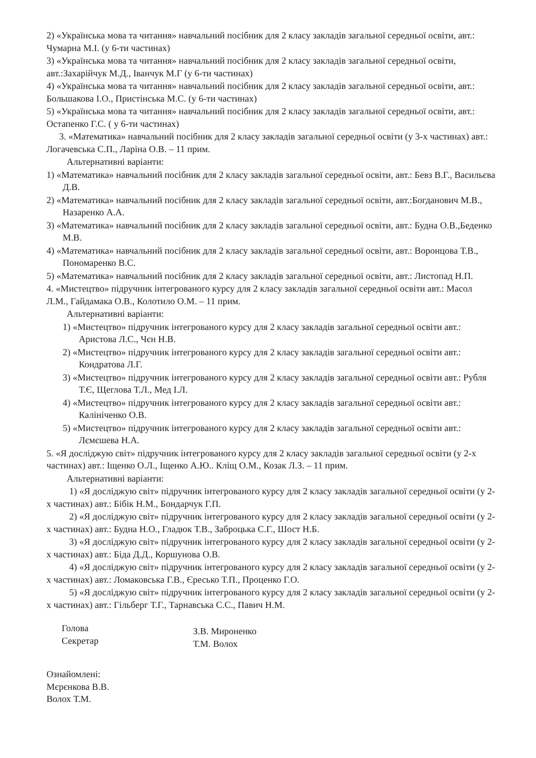2) «Українська мова та читання» навчальний посібник для 2 класу закладів загальної середньої освіти, авт.: Чумарна М.І. (у 6-ти частинах)
3) «Українська мова та читання» навчальний посібник для 2 класу закладів загальної середньої освіти, авт.:Захарійчук М.Д., Іванчук М.Г (у 6-ти частинах)
4) «Українська мова та читання» навчальний посібник для 2 класу закладів загальної середньої освіти, авт.: Большакова І.О., Пристінська М.С. (у 6-ти частинах)
5) «Українська мова та читання» навчальний посібник для 2 класу закладів загальної середньої освіти, авт.: Остапенко Г.С. ( у 6-ти частинах)
3. «Математика» навчальний посібник для 2 класу закладів загальної середньої освіти (у 3-х частинах) авт.: Логачевська С.П., Ларіна О.В. – 11 прим.
Альтернативні варіанти:
1) «Математика» навчальний посібник для 2 класу закладів загальної середньої освіти, авт.: Бевз В.Г., Васильєва Д.В.
2) «Математика» навчальний посібник для 2 класу закладів загальної середньої освіти, авт.:Богданович М.В., Назаренко А.А.
3) «Математика» навчальний посібник для 2 класу закладів загальної середньої освіти, авт.: Будна О.В.,Беденко М.В.
4) «Математика» навчальний посібник для 2 класу закладів загальної середньої освіти, авт.: Воронцова Т.В., Пономаренко В.С.
5) «Математика» навчальний посібник для 2 класу закладів загальної середньої освіти, авт.: Листопад Н.П.
4. «Мистецтво» підручник інтегрованого курсу для 2 класу закладів загальної середньої освіти авт.: Масол Л.М., Гайдамака О.В., Колотило О.М. – 11 прим.
Альтернативні варіанти:
1) «Мистецтво» підручник інтегрованого курсу для 2 класу закладів загальної середньої освіти авт.: Аристова Л.С., Чєн Н.В.
2) «Мистецтво» підручник інтегрованого курсу для 2 класу закладів загальної середньої освіти авт.: Кондратова Л.Г.
3) «Мистецтво» підручник інтегрованого курсу для 2 класу закладів загальної середньої освіти авт.: Рубля Т.Є, Щеглова Т.Л., Мед І.Л.
4) «Мистецтво» підручник інтегрованого курсу для 2 класу закладів загальної середньої освіти авт.: Калініченко О.В.
5) «Мистецтво» підручник інтегрованого курсу для 2 класу закладів загальної середньої освіти авт.: Лємєшева Н.А.
5. «Я досліджую світ» підручник інтегрованого курсу для 2 класу закладів загальної середньої освіти (у 2-х частинах) авт.: Іщенко О.Л., Іщенко А.Ю.. Кліщ О.М., Козак Л.З. – 11 прим.
Альтернативні варіанти:
1) «Я досліджую світ» підручник інтегрованого курсу для 2 класу закладів загальної середньої освіти (у 2-х частинах) авт.: Бібік Н.М., Бондарчук Г.П.
2) «Я досліджую світ» підручник інтегрованого курсу для 2 класу закладів загальної середньої освіти (у 2-х частинах) авт.: Будна Н.О., Гладюк Т.В., Заброцька С.Г., Шост Н.Б.
3) «Я досліджую світ» підручник інтегрованого курсу для 2 класу закладів загальної середньої освіти (у 2-х частинах) авт.: Біда Д.Д., Коршунова О.В.
4) «Я досліджую світ» підручник інтегрованого курсу для 2 класу закладів загальної середньої освіти (у 2-х частинах) авт.: Ломаковська Г.В., Єресько Т.П., Проценко Г.О.
5) «Я досліджую світ» підручник інтегрованого курсу для 2 класу закладів загальної середньої освіти (у 2-х частинах) авт.: Гільберг Т.Г., Тарнавська С.С., Павич Н.М.
Голова
Секретар
З.В. Мироненко
Т.М. Волох
Ознайомлені:
Мєрєнкова В.В.
Волох Т.М.